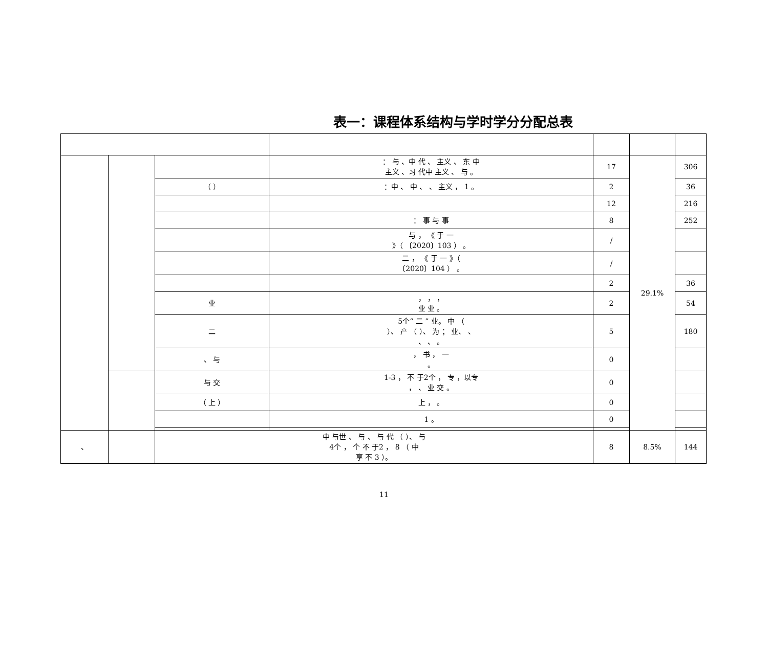表一：课程体系结构与学时学分分配总表
| | | | ： 与 、中 代 、 主义 、 东 中 主义 、习 代中 主义 、 与 。 | 17 | 29.1% | 306 |
| | | （ ） | ：中 、 中 、 、 主义 ， 1 。 | 2 | | 36 |
| | | | | 12 | | 216 |
| | | | ： 事 与 事 | 8 | | 252 |
| | | | 与 ， 《 于 一 》（ 〔2020〕103 ） 。 | / | | |
| | | | 二 ， 《 于 一 》（ 〔2020〕104 ） 。 | / | | |
| | | | | 2 | | 36 |
| | | 业 | ， ， ， 业 业 。 | 2 | | 54 |
| | | 二 | 5个“ 二 ” 业。 中 （ ）、 产 （ ）、 为 ； 业、 、 、 、 。 | 5 | | 180 |
| | | 、 与 | ， 书 ， 一 。 | 0 | | |
| | | 与 交 | 1-3 ， 不 于2个 ， 专 ，以专 ， 、 业 交 。 | 0 | | |
| | | （ 上 ） | 上 ， 。 | 0 | | |
| | | | 1 。 | 0 | | |
| 、 | | 中 与世 、 与 、 与 代 （ ）、 与 4个 ， 个 不 于2 ， 8 （ 中 享 不 3 ）。 | | 8 | 8.5% | 144 |
11